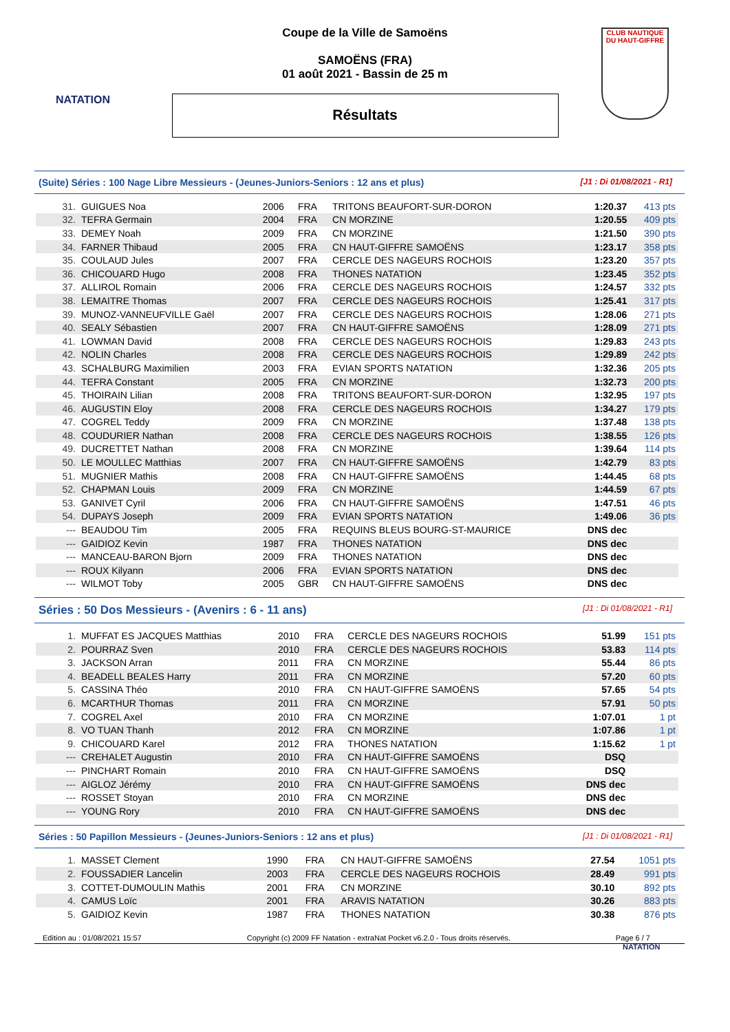NATATION
CLUB NAUTIQUE
DU HAUT-GIFFRE
Coupe de la Ville de Samoëns
SAMOËNS (FRA)
01 août 2021 - Bassin de 25 m
Résultats
(Suite) Séries : 100 Nage Libre Messieurs - (Jeunes-Juniors-Seniors : 12 ans et plus) [J1 : Di 01/08/2021 - R1]
| 31. | GUIGUES Noa | 2006 | FRA | TRITONS BEAUFORT-SUR-DORON | 1:20.37 | 413 pts |
| 32. | TEFRA Germain | 2004 | FRA | CN MORZINE | 1:20.55 | 409 pts |
| 33. | DEMEY Noah | 2009 | FRA | CN MORZINE | 1:21.50 | 390 pts |
| 34. | FARNER Thibaud | 2005 | FRA | CN HAUT-GIFFRE SAMOËNS | 1:23.17 | 358 pts |
| 35. | COULAUD Jules | 2007 | FRA | CERCLE DES NAGEURS ROCHOIS | 1:23.20 | 357 pts |
| 36. | CHICOUARD Hugo | 2008 | FRA | THONES NATATION | 1:23.45 | 352 pts |
| 37. | ALLIROL Romain | 2006 | FRA | CERCLE DES NAGEURS ROCHOIS | 1:24.57 | 332 pts |
| 38. | LEMAITRE Thomas | 2007 | FRA | CERCLE DES NAGEURS ROCHOIS | 1:25.41 | 317 pts |
| 39. | MUNOZ-VANNEUFVILLE Gaël | 2007 | FRA | CERCLE DES NAGEURS ROCHOIS | 1:28.06 | 271 pts |
| 40. | SEALY Sébastien | 2007 | FRA | CN HAUT-GIFFRE SAMOËNS | 1:28.09 | 271 pts |
| 41. | LOWMAN David | 2008 | FRA | CERCLE DES NAGEURS ROCHOIS | 1:29.83 | 243 pts |
| 42. | NOLIN Charles | 2008 | FRA | CERCLE DES NAGEURS ROCHOIS | 1:29.89 | 242 pts |
| 43. | SCHALBURG Maximilien | 2003 | FRA | EVIAN SPORTS NATATION | 1:32.36 | 205 pts |
| 44. | TEFRA Constant | 2005 | FRA | CN MORZINE | 1:32.73 | 200 pts |
| 45. | THOIRAIN Lilian | 2008 | FRA | TRITONS BEAUFORT-SUR-DORON | 1:32.95 | 197 pts |
| 46. | AUGUSTIN Eloy | 2008 | FRA | CERCLE DES NAGEURS ROCHOIS | 1:34.27 | 179 pts |
| 47. | COGREL Teddy | 2009 | FRA | CN MORZINE | 1:37.48 | 138 pts |
| 48. | COUDURIER Nathan | 2008 | FRA | CERCLE DES NAGEURS ROCHOIS | 1:38.55 | 126 pts |
| 49. | DUCRETTET Nathan | 2008 | FRA | CN MORZINE | 1:39.64 | 114 pts |
| 50. | LE MOULLEC Matthias | 2007 | FRA | CN HAUT-GIFFRE SAMOËNS | 1:42.79 | 83 pts |
| 51. | MUGNIER Mathis | 2008 | FRA | CN HAUT-GIFFRE SAMOËNS | 1:44.45 | 68 pts |
| 52. | CHAPMAN Louis | 2009 | FRA | CN MORZINE | 1:44.59 | 67 pts |
| 53. | GANIVET Cyril | 2006 | FRA | CN HAUT-GIFFRE SAMOËNS | 1:47.51 | 46 pts |
| 54. | DUPAYS Joseph | 2009 | FRA | EVIAN SPORTS NATATION | 1:49.06 | 36 pts |
| --- | BEAUDOU Tim | 2005 | FRA | REQUINS BLEUS BOURG-ST-MAURICE | DNS dec | |
| --- | GAIDIOZ Kevin | 1987 | FRA | THONES NATATION | DNS dec | |
| --- | MANCEAU-BARON Bjorn | 2009 | FRA | THONES NATATION | DNS dec | |
| --- | ROUX Kilyann | 2006 | FRA | EVIAN SPORTS NATATION | DNS dec | |
| --- | WILMOT Toby | 2005 | GBR | CN HAUT-GIFFRE SAMOËNS | DNS dec | |
Séries : 50 Dos Messieurs - (Avenirs : 6 - 11 ans) [J1 : Di 01/08/2021 - R1]
| 1. | MUFFAT ES JACQUES Matthias | 2010 | FRA | CERCLE DES NAGEURS ROCHOIS | 51.99 | 151 pts |
| 2. | POURRAZ Sven | 2010 | FRA | CERCLE DES NAGEURS ROCHOIS | 53.83 | 114 pts |
| 3. | JACKSON Arran | 2011 | FRA | CN MORZINE | 55.44 | 86 pts |
| 4. | BEADELL BEALES Harry | 2011 | FRA | CN MORZINE | 57.20 | 60 pts |
| 5. | CASSINA Théo | 2010 | FRA | CN HAUT-GIFFRE SAMOËNS | 57.65 | 54 pts |
| 6. | MCARTHUR Thomas | 2011 | FRA | CN MORZINE | 57.91 | 50 pts |
| 7. | COGREL Axel | 2010 | FRA | CN MORZINE | 1:07.01 | 1 pt |
| 8. | VO TUAN Thanh | 2012 | FRA | CN MORZINE | 1:07.86 | 1 pt |
| 9. | CHICOUARD Karel | 2012 | FRA | THONES NATATION | 1:15.62 | 1 pt |
| --- | CREHALET Augustin | 2010 | FRA | CN HAUT-GIFFRE SAMOËNS | DSQ | |
| --- | PINCHART Romain | 2010 | FRA | CN HAUT-GIFFRE SAMOËNS | DSQ | |
| --- | AIGLOZ Jérémy | 2010 | FRA | CN HAUT-GIFFRE SAMOËNS | DNS dec | |
| --- | ROSSET Stoyan | 2010 | FRA | CN MORZINE | DNS dec | |
| --- | YOUNG Rory | 2010 | FRA | CN HAUT-GIFFRE SAMOËNS | DNS dec | |
Séries : 50 Papillon Messieurs - (Jeunes-Juniors-Seniors : 12 ans et plus) [J1 : Di 01/08/2021 - R1]
| 1. | MASSET Clement | 1990 | FRA | CN HAUT-GIFFRE SAMOËNS | 27.54 | 1051 pts |
| 2. | FOUSSADIER Lancelin | 2003 | FRA | CERCLE DES NAGEURS ROCHOIS | 28.49 | 991 pts |
| 3. | COTTET-DUMOULIN Mathis | 2001 | FRA | CN MORZINE | 30.10 | 892 pts |
| 4. | CAMUS Loïc | 2001 | FRA | ARAVIS NATATION | 30.26 | 883 pts |
| 5. | GAIDIOZ Kevin | 1987 | FRA | THONES NATATION | 30.38 | 876 pts |
Edition au : 01/08/2021 15:57 Copyright (c) 2009 FF Natation - extraNat Pocket v6.2.0 - Tous droits réservés. Page 6 / 7
NATATION